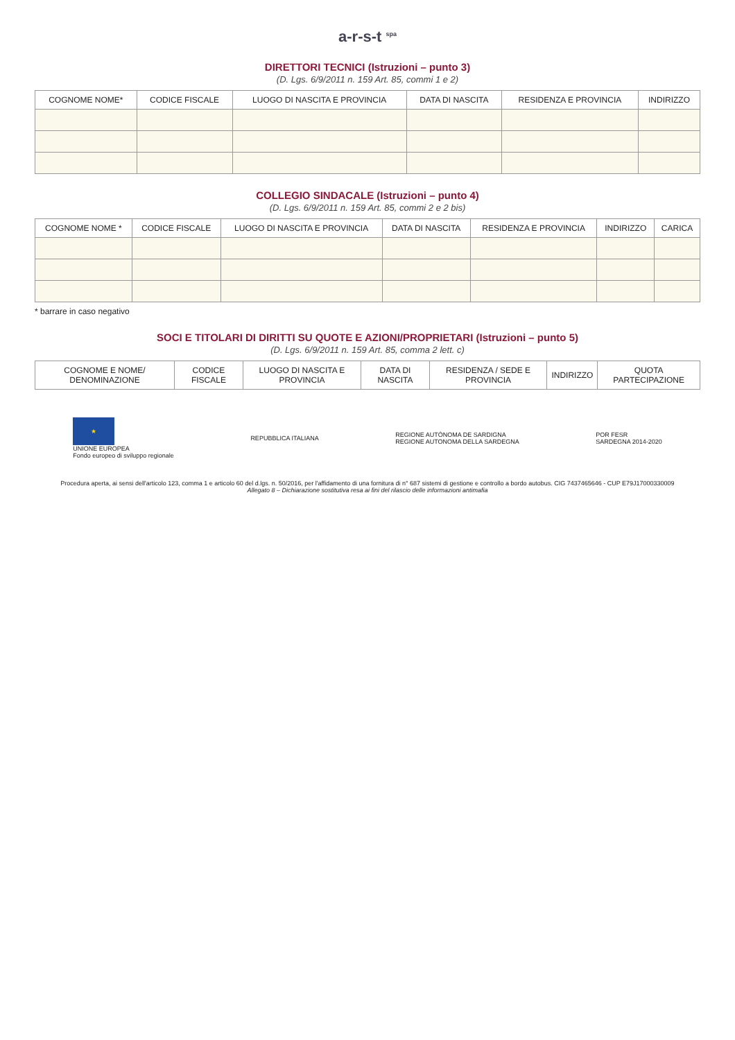a-r-s-t <sup>spa</sup>
DIRETTORI TECNICI (Istruzioni – punto 3)
(D. Lgs. 6/9/2011 n. 159 Art. 85, commi 1 e 2)
| COGNOME NOME* | CODICE FISCALE | LUOGO DI NASCITA E PROVINCIA | DATA DI NASCITA | RESIDENZA E PROVINCIA | INDIRIZZO |
| --- | --- | --- | --- | --- | --- |
COLLEGIO SINDACALE (Istruzioni – punto 4)
(D. Lgs. 6/9/2011 n. 159 Art. 85, commi 2 e 2 bis)
| COGNOME NOME * | CODICE FISCALE | LUOGO DI NASCITA E PROVINCIA | DATA DI NASCITA | RESIDENZA E PROVINCIA | INDIRIZZO | CARICA |
| --- | --- | --- | --- | --- | --- | --- |
* barrare in caso negativo
SOCI E TITOLARI DI DIRITTI SU QUOTE E AZIONI/PROPRIETARI (Istruzioni – punto 5)
(D. Lgs. 6/9/2011 n. 159 Art. 85, comma 2 lett. c)
| COGNOME E NOME/ DENOMINAZIONE | CODICE FISCALE | LUOGO DI NASCITA E PROVINCIA | DATA DI NASCITA | RESIDENZA / SEDE E PROVINCIA | INDIRIZZO | QUOTA PARTECIPAZIONE |
| --- | --- | --- | --- | --- | --- | --- |
★
UNIONE EUROPEA
Fondo europeo di sviluppo regionale
REPUBBLICA ITALIANA
REGIONE AUTÒNOMA DE SARDIGNA
REGIONE AUTONOMA DELLA SARDEGNA
POR FESR
SARDEGNA 2014-2020
Procedura aperta, ai sensi dell'articolo 123, comma 1 e articolo 60 del d.lgs. n. 50/2016, per l'affidamento di una fornitura di n° 687 sistemi di gestione e controllo a bordo autobus. CIG 7437465646 - CUP E79J17000330009
Allegato 8 – Dichiarazione sostitutiva resa ai fini del rilascio delle informazioni antimafia